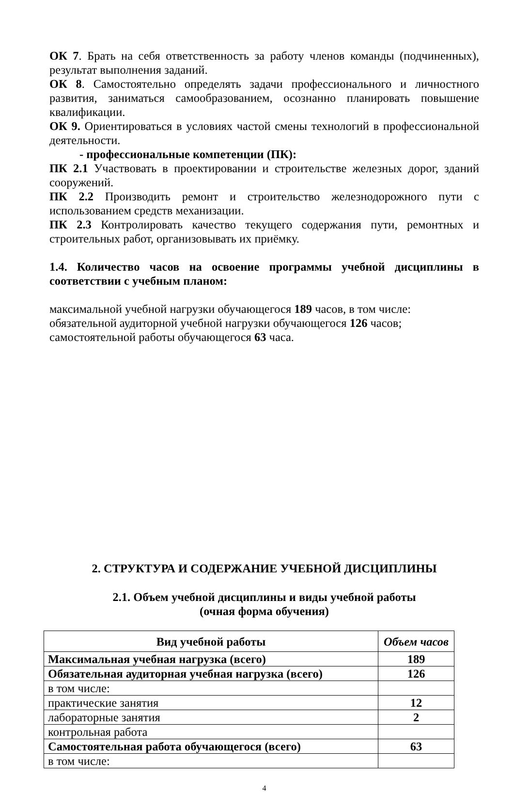ОК 7. Брать на себя ответственность за работу членов команды (подчиненных), результат выполнения заданий.
ОК 8. Самостоятельно определять задачи профессионального и личностного развития, заниматься самообразованием, осознанно планировать повышение квалификации.
ОК 9. Ориентироваться в условиях частой смены технологий в профессиональной деятельности.
- профессиональные компетенции (ПК):
ПК 2.1 Участвовать в проектировании и строительстве железных дорог, зданий сооружений.
ПК 2.2 Производить ремонт и строительство железнодорожного пути с использованием средств механизации.
ПК 2.3 Контролировать качество текущего содержания пути, ремонтных и строительных работ, организовывать их приёмку.
1.4. Количество часов на освоение программы учебной дисциплины в соответствии с учебным планом:
максимальной учебной нагрузки обучающегося 189 часов, в том числе:
обязательной аудиторной учебной нагрузки обучающегося 126 часов;
самостоятельной работы обучающегося 63 часа.
2. СТРУКТУРА И СОДЕРЖАНИЕ УЧЕБНОЙ ДИСЦИПЛИНЫ
2.1. Объем учебной дисциплины и виды учебной работы
(очная форма обучения)
| Вид учебной работы | Объем часов |
| --- | --- |
| Максимальная учебная нагрузка (всего) | 189 |
| Обязательная аудиторная учебная нагрузка (всего) | 126 |
| в том числе: | |
| практические занятия | 12 |
| лабораторные занятия | 2 |
| контрольная работа | |
| Самостоятельная работа обучающегося (всего) | 63 |
| в том числе: | |
4